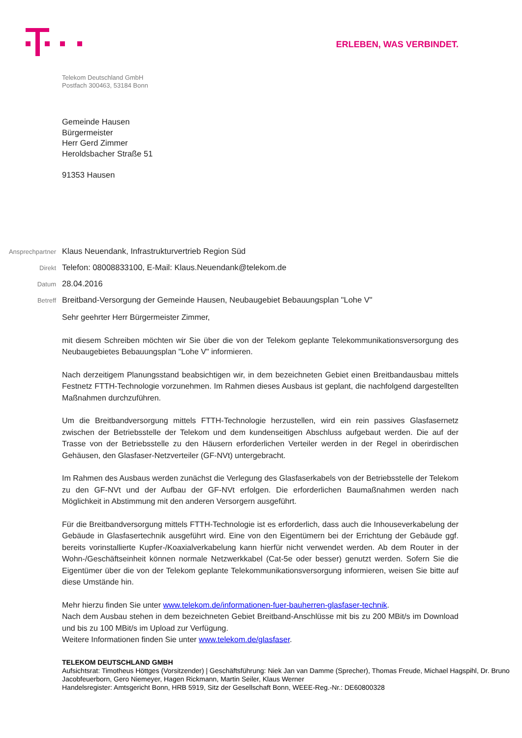ERLEBEN, WAS VERBINDET.
Telekom Deutschland GmbH
Postfach 300463, 53184 Bonn
Gemeinde Hausen
Bürgermeister
Herr Gerd Zimmer
Heroldsbacher Straße 51
91353 Hausen
Ansprechpartner Klaus Neuendank, Infrastrukturvertrieb Region Süd
Direkt Telefon: 08008833100, E-Mail: Klaus.Neuendank@telekom.de
Datum 28.04.2016
Betreff Breitband-Versorgung der Gemeinde Hausen, Neubaugebiet Bebauungsplan "Lohe V"
Sehr geehrter Herr Bürgermeister Zimmer,
mit diesem Schreiben möchten wir Sie über die von der Telekom geplante Telekommunikationsversorgung des Neubaugebietes Bebauungsplan "Lohe V" informieren.
Nach derzeitigem Planungsstand beabsichtigen wir, in dem bezeichneten Gebiet einen Breitbandausbau mittels Festnetz FTTH-Technologie vorzunehmen. Im Rahmen dieses Ausbaus ist geplant, die nachfolgend dargestellten Maßnahmen durchzuführen.
Um die Breitbandversorgung mittels FTTH-Technologie herzustellen, wird ein rein passives Glasfasernetz zwischen der Betriebsstelle der Telekom und dem kundenseitigen Abschluss aufgebaut werden. Die auf der Trasse von der Betriebsstelle zu den Häusern erforderlichen Verteiler werden in der Regel in oberirdischen Gehäusen, den Glasfaser-Netzverteiler (GF-NVt) untergebracht.
Im Rahmen des Ausbaus werden zunächst die Verlegung des Glasfaserkabels von der Betriebsstelle der Telekom zu den GF-NVt und der Aufbau der GF-NVt erfolgen. Die erforderlichen Baumaßnahmen werden nach Möglichkeit in Abstimmung mit den anderen Versorgern ausgeführt.
Für die Breitbandversorgung mittels FTTH-Technologie ist es erforderlich, dass auch die Inhouseverkabelung der Gebäude in Glasfasertechnik ausgeführt wird. Eine von den Eigentümern bei der Errichtung der Gebäude ggf. bereits vorinstallierte Kupfer-/Koaxialverkabelung kann hierfür nicht verwendet werden. Ab dem Router in der Wohn-/Geschäftseinheit können normale Netzwerkkabel (Cat-5e oder besser) genutzt werden. Sofern Sie die Eigentümer über die von der Telekom geplante Telekommunikationsversorgung informieren, weisen Sie bitte auf diese Umstände hin.
Mehr hierzu finden Sie unter www.telekom.de/informationen-fuer-bauherren-glasfaser-technik.
Nach dem Ausbau stehen in dem bezeichneten Gebiet Breitband-Anschlüsse mit bis zu 200 MBit/s im Download und bis zu 100 MBit/s im Upload zur Verfügung.
Weitere Informationen finden Sie unter www.telekom.de/glasfaser.
TELEKOM DEUTSCHLAND GMBH
Aufsichtsrat: Timotheus Höttges (Vorsitzender) | Geschäftsführung: Niek Jan van Damme (Sprecher), Thomas Freude, Michael Hagspihl, Dr. Bruno Jacobfeuerborn, Gero Niemeyer, Hagen Rickmann, Martin Seiler, Klaus Werner
Handelsregister: Amtsgericht Bonn, HRB 5919, Sitz der Gesellschaft Bonn, WEEE-Reg.-Nr.: DE60800328